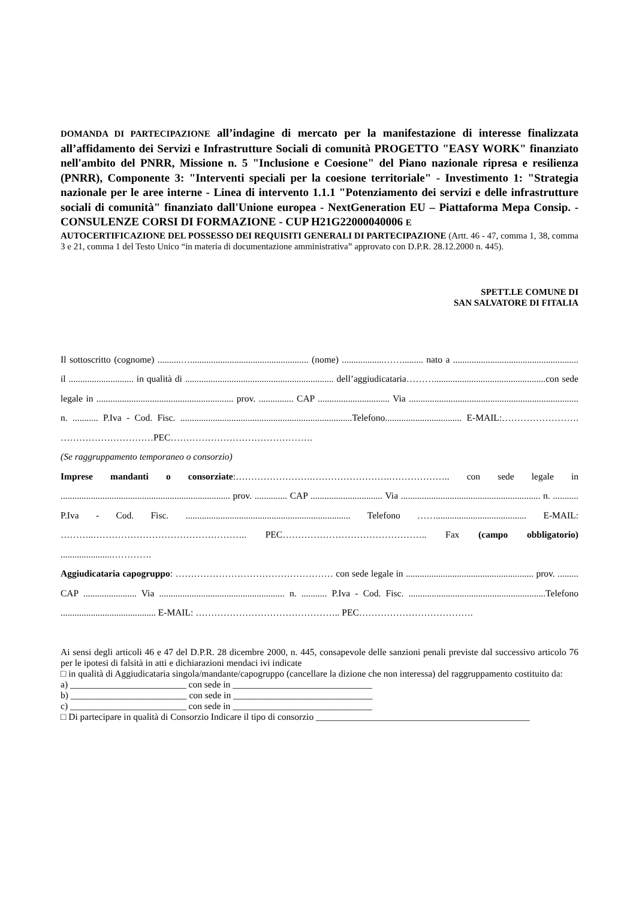DOMANDA DI PARTECIPAZIONE all’indagine di mercato per la manifestazione di interesse finalizzata all’affidamento dei Servizi e Infrastrutture Sociali di comunità PROGETTO "EASY WORK" finanziato nell'ambito del PNRR, Missione n. 5 "Inclusione e Coesione" del Piano nazionale ripresa e resilienza (PNRR), Componente 3: "Interventi speciali per la coesione territoriale" - Investimento 1: "Strategia nazionale per le aree interne - Linea di intervento 1.1.1 "Potenziamento dei servizi e delle infrastrutture sociali di comunità" finanziato dall'Unione europea - NextGeneration EU – Piattaforma Mepa Consip. - CONSULENZE CORSI DI FORMAZIONE - CUP H21G22000040006 E
AUTOCERTIFICAZIONE DEL POSSESSO DEI REQUISITI GENERALI DI PARTECIPAZIONE (Artt. 46 - 47, comma 1, 38, comma 3 e 21, comma 1 del Testo Unico “in materia di documentazione amministrativa” approvato con D.P.R. 28.12.2000 n. 445).
SPETT.LE COMUNE DI
SAN SALVATORE DI FITALIA
Il sottoscritto (cognome) ..........…................................................... (nome) ..................……......... nato a ...................................................... il ............................ in qualità di ................................................................ dell’aggiudicataria………................................................con sede legale in ........................................................... prov. ............... CAP ............................... Via ......................................................................... n. ........... P.Iva - Cod. Fisc. ..........................................................................Telefono................................. E-MAIL:……………………. …………………………PEC……………………………………….
(Se raggruppamento temporaneo o consorzio)
Imprese mandanti o consorziate:…………………….…………………….……………….. con sede legale in ......................................................................... prov. .............. CAP ............................... Via ............................................................ n. ........... P.Iva - Cod. Fisc. ....................................................................... Telefono ……....................................... E-MAIL: ………..………………………………………….. PEC……………………………………….. Fax (campo obbligatorio) ......................………….
Aggiudicataria capogruppo: …………………………………………… con sede legale in ....................................................... prov. ......... CAP ....................... Via ...................................................... n. ........... P.Iva - Cod. Fisc. ...........................................................Telefono ......................................... E-MAIL: ……………………………………….. PEC……………………………….
Ai sensi degli articoli 46 e 47 del D.P.R. 28 dicembre 2000, n. 445, consapevole delle sanzioni penali previste dal successivo articolo 76 per le ipotesi di falsità in atti e dichiarazioni mendaci ivi indicate
□ in qualità di Aggiudicataria singola/mandante/capogruppo (cancellare la dizione che non interessa) del raggruppamento costituito da:
a) _________________________ con sede in ______________________________
b) _________________________ con sede in ______________________________
c) _________________________ con sede in ______________________________
□ Di partecipare in qualità di Consorzio Indicare il tipo di consorzio ______________________________________________